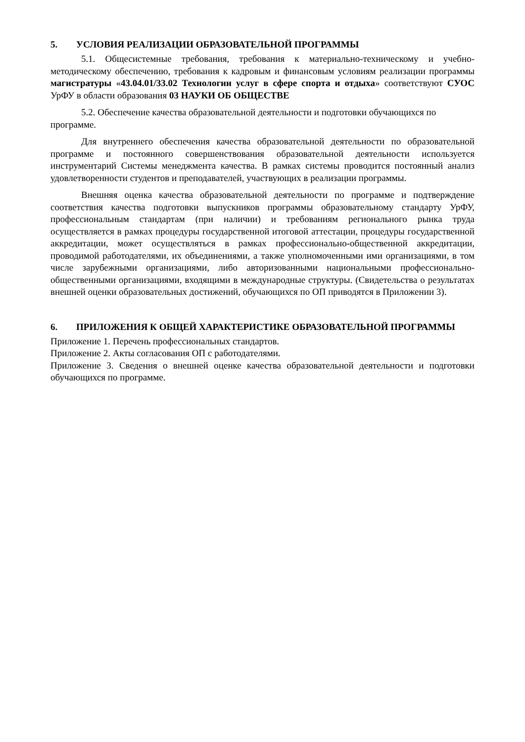5. УСЛОВИЯ РЕАЛИЗАЦИИ ОБРАЗОВАТЕЛЬНОЙ ПРОГРАММЫ
5.1. Общесистемные требования, требования к материально-техническому и учебно-методическому обеспечению, требования к кадровым и финансовым условиям реализации программы магистратуры «43.04.01/33.02 Технологии услуг в сфере спорта и отдыха» соответствуют СУОС УрФУ в области образования 03 НАУКИ ОБ ОБЩЕСТВЕ
5.2. Обеспечение качества образовательной деятельности и подготовки обучающихся по программе.
Для внутреннего обеспечения качества образовательной деятельности по образовательной программе и постоянного совершенствования образовательной деятельности используется инструментарий Системы менеджмента качества. В рамках системы проводится постоянный анализ удовлетворенности студентов и преподавателей, участвующих в реализации программы.
Внешняя оценка качества образовательной деятельности по программе и подтверждение соответствия качества подготовки выпускников программы образовательному стандарту УрФУ, профессиональным стандартам (при наличии) и требованиям регионального рынка труда осуществляется в рамках процедуры государственной итоговой аттестации, процедуры государственной аккредитации, может осуществляться в рамках профессионально-общественной аккредитации, проводимой работодателями, их объединениями, а также уполномоченными ими организациями, в том числе зарубежными организациями, либо авторизованными национальными профессионально-общественными организациями, входящими в международные структуры. (Свидетельства о результатах внешней оценки образовательных достижений, обучающихся по ОП приводятся в Приложении 3).
6. ПРИЛОЖЕНИЯ К ОБЩЕЙ ХАРАКТЕРИСТИКЕ ОБРАЗОВАТЕЛЬНОЙ ПРОГРАММЫ
Приложение 1. Перечень профессиональных стандартов.
Приложение 2. Акты согласования ОП с работодателями.
Приложение 3. Сведения о внешней оценке качества образовательной деятельности и подготовки обучающихся по программе.